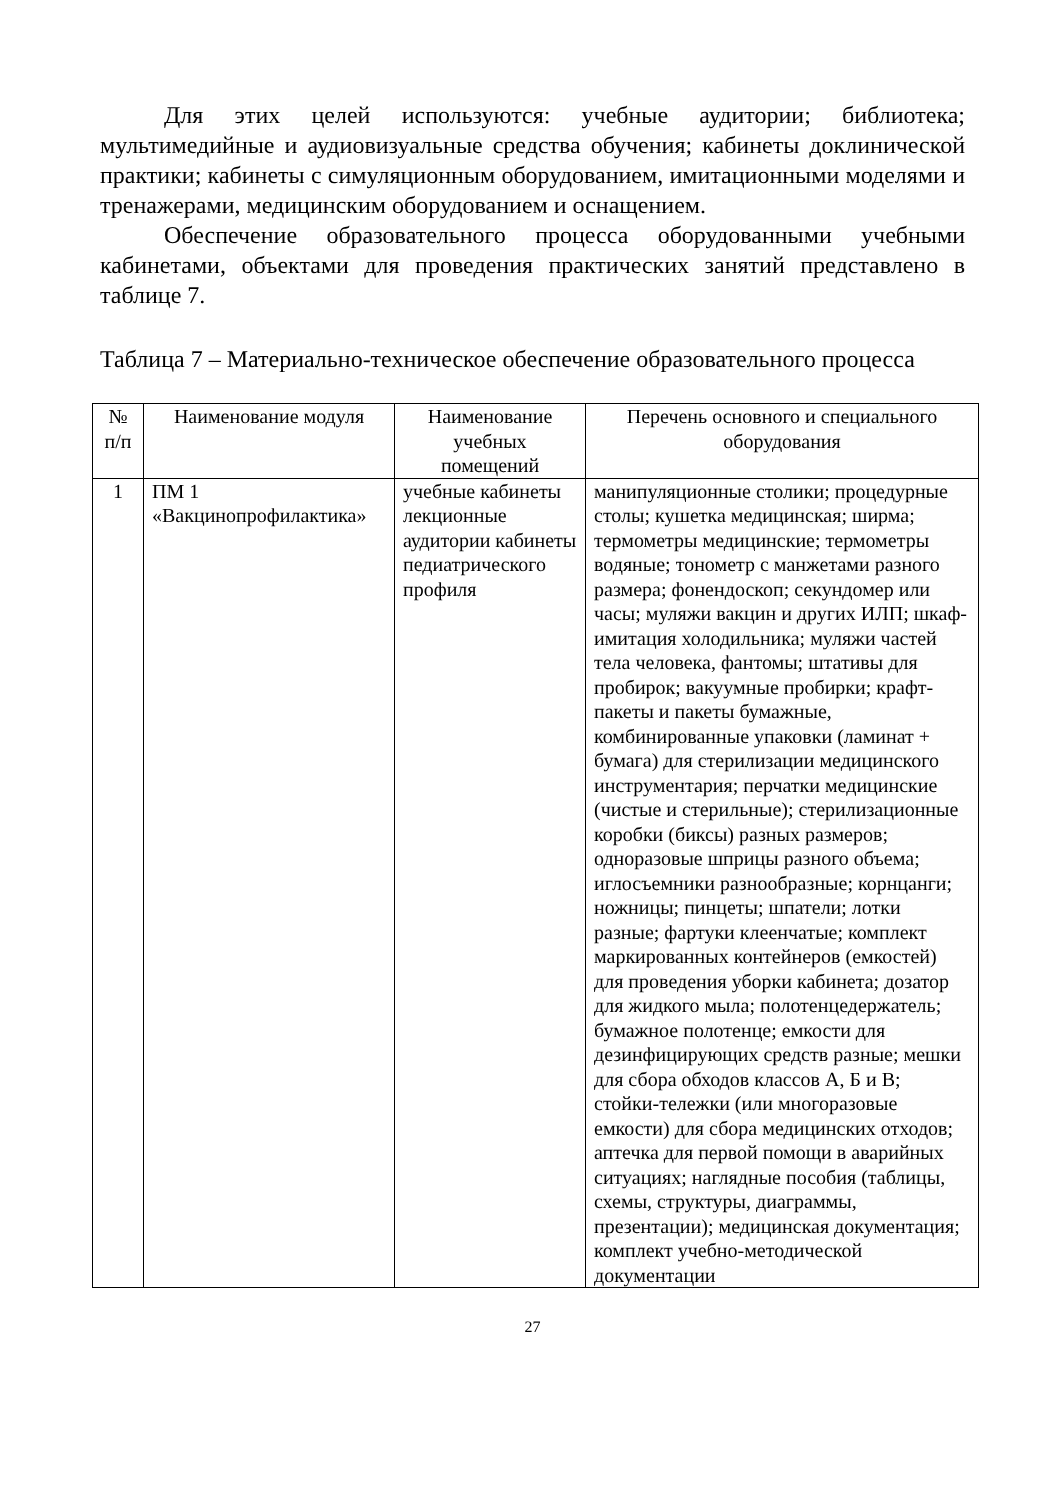Для этих целей используются: учебные аудитории; библиотека; мультимедийные и аудиовизуальные средства обучения; кабинеты доклинической практики; кабинеты с симуляционным оборудованием, имитационными моделями и тренажерами, медицинским оборудованием и оснащением.
Обеспечение образовательного процесса оборудованными учебными кабинетами, объектами для проведения практических занятий представлено в таблице 7.
Таблица 7 – Материально-техническое обеспечение образовательного процесса
| № п/п | Наименование модуля | Наименование учебных помещений | Перечень основного и специального оборудования |
| --- | --- | --- | --- |
| 1 | ПМ 1 «Вакцинопрофилактика» | учебные кабинеты лекционные аудитории кабинеты педиатрического профиля | манипуляционные столики; процедурные столы; кушетка медицинская; ширма; термометры медицинские; термометры водяные; тонометр с манжетами разного размера; фонендоскоп; секундомер или часы; муляжи вакцин и других ИЛП; шкаф-имитация холодильника; муляжи частей тела человека, фантомы; штативы для пробирок; вакуумные пробирки; крафт-пакеты и пакеты бумажные, комбинированные упаковки (ламинат + бумага) для стерилизации медицинского инструментария; перчатки медицинские (чистые и стерильные); стерилизационные коробки (биксы) разных размеров; одноразовые шприцы разного объема; иглосъемники разнообразные; корнцанги; ножницы; пинцеты; шпатели; лотки разные; фартуки клеенчатые; комплект маркированных контейнеров (емкостей) для проведения уборки кабинета; дозатор для жидкого мыла; полотенцедержатель; бумажное полотенце; емкости для дезинфицирующих средств разные; мешки для сбора обходов классов А, Б и В; стойки-тележки (или многоразовые емкости) для сбора медицинских отходов; аптечка для первой помощи в аварийных ситуациях; наглядные пособия (таблицы, схемы, структуры, диаграммы, презентации); медицинская документация; комплект учебно-методической документации |
27